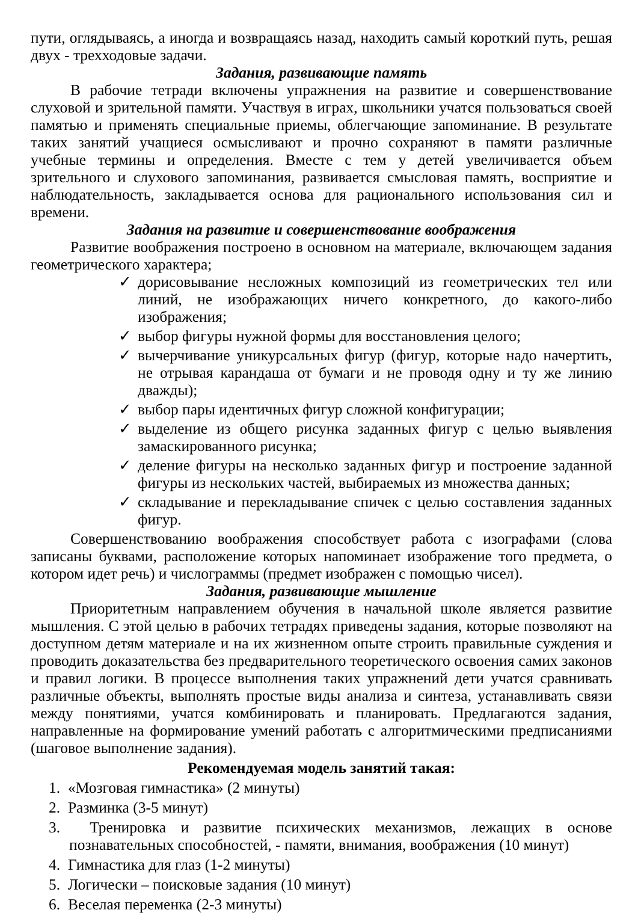пути, оглядываясь, а иногда и возвращаясь назад, находить самый короткий путь, решая двух - трехходовые задачи.
Задания, развивающие память
В рабочие тетради включены упражнения на развитие и совершенствование слуховой и зрительной памяти. Участвуя в играх, школьники учатся пользоваться своей памятью и применять специальные приемы, облегчающие запоминание. В результате таких занятий учащиеся осмысливают и прочно сохраняют в памяти различные учебные термины и определения. Вместе с тем у детей увеличивается объем зрительного и слухового запоминания, развивается смысловая память, восприятие и наблюдательность, закладывается основа для рационального использования сил и времени.
Задания на развитие и совершенствование воображения
Развитие воображения построено в основном на материале, включающем задания геометрического характера;
✓ дорисовывание несложных композиций из геометрических тел или линий, не изображающих ничего конкретного, до какого-либо изображения;
✓ выбор фигуры нужной формы для восстановления целого;
✓ вычерчивание уникурсальных фигур (фигур, которые надо начертить, не отрывая карандаша от бумаги и не проводя одну и ту же линию дважды);
✓ выбор пары идентичных фигур сложной конфигурации;
✓ выделение из общего рисунка заданных фигур с целью выявления замаскированного рисунка;
✓ деление фигуры на несколько заданных фигур и построение заданной фигуры из нескольких частей, выбираемых из множества данных;
✓ складывание и перекладывание спичек с целью составления заданных фигур.
Совершенствованию воображения способствует работа с изографами (слова записаны буквами, расположение которых напоминает изображение того предмета, о котором идет речь) и числограммы (предмет изображен с помощью чисел).
Задания, развивающие мышление
Приоритетным направлением обучения в начальной школе является развитие мышления. С этой целью в рабочих тетрадях приведены задания, которые позволяют на доступном детям материале и на их жизненном опыте строить правильные суждения и проводить доказательства без предварительного теоретического освоения самих законов и правил логики. В процессе выполнения таких упражнений дети учатся сравнивать различные объекты, выполнять простые виды анализа и синтеза, устанавливать связи между понятиями, учатся комбинировать и планировать. Предлагаются задания, направленные на формирование умений работать с алгоритмическими предписаниями (шаговое выполнение задания).
Рекомендуемая модель занятий такая:
1. «Мозговая гимнастика» (2 минуты)
2. Разминка (3-5 минут)
3. Тренировка и развитие психических механизмов, лежащих в основе познавательных способностей, - памяти, внимания, воображения (10 минут)
4. Гимнастика для глаз (1-2 минуты)
5. Логически – поисковые задания (10 минут)
6. Веселая переменка (2-3 минуты)